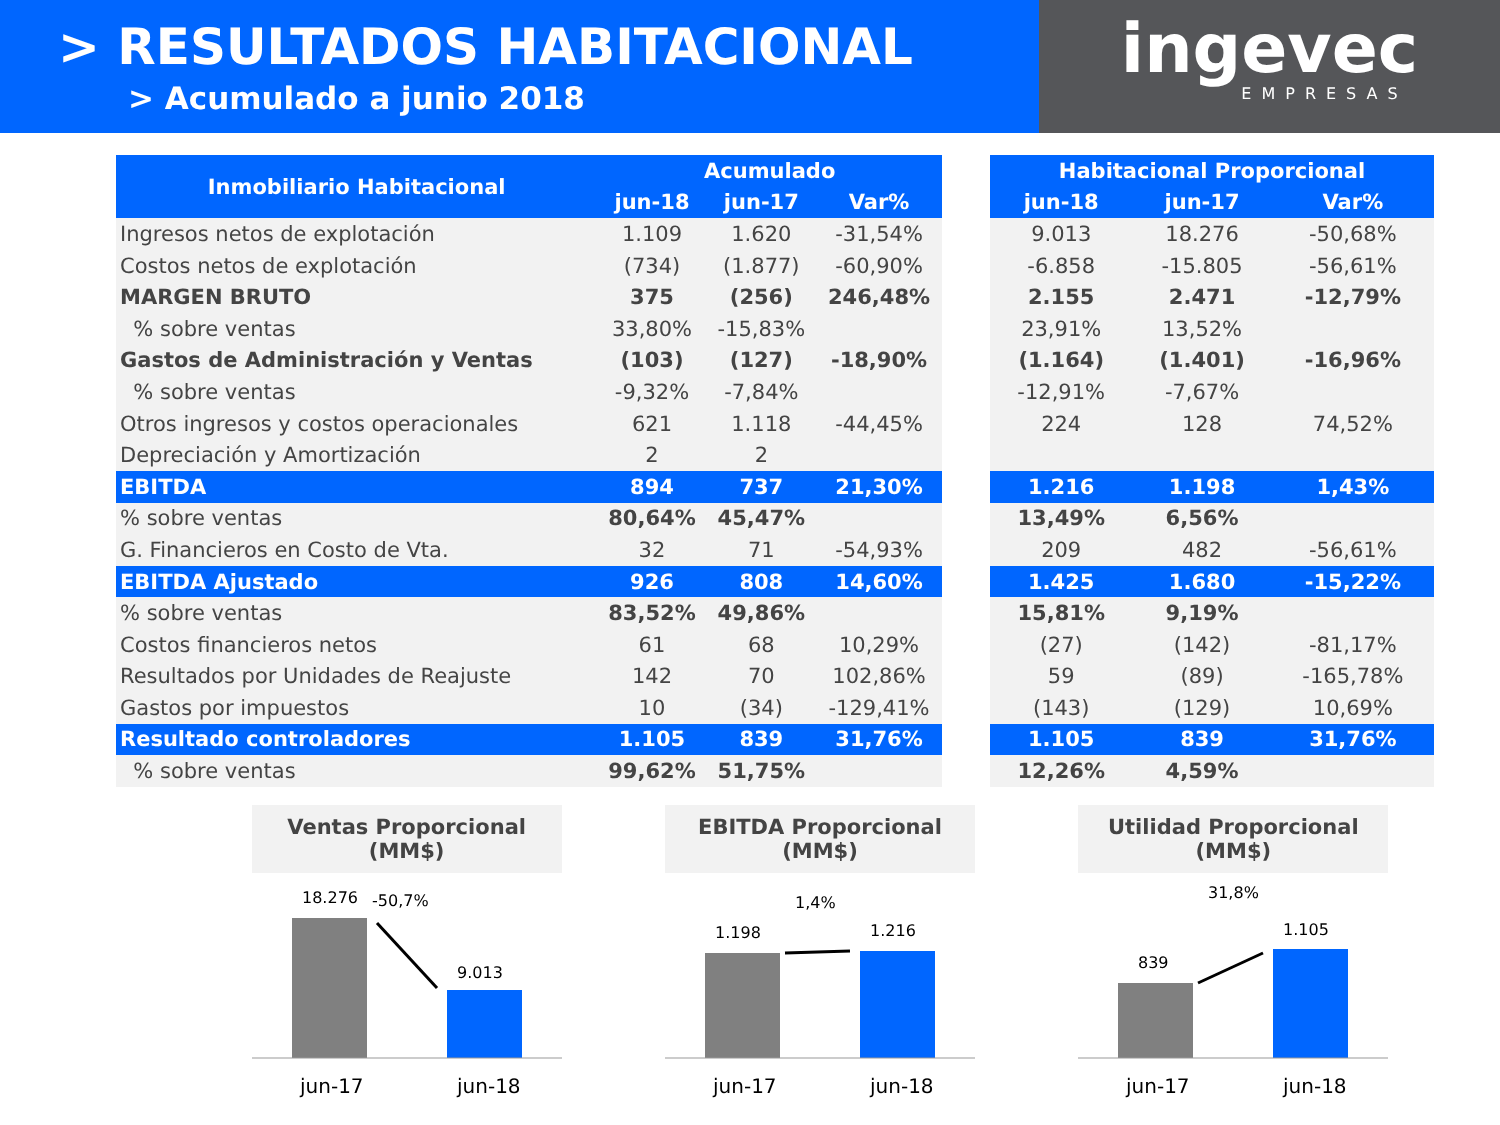> RESULTADOS HABITACIONAL
> Acumulado a junio 2018
ingevec
EMPRESAS
| Inmobiliario Habitacional | Acumulado | | |
| --- | --- | --- | --- |
| | jun-18 | jun-17 | Var% |
| Ingresos netos de explotación | 1.109 | 1.620 | -31,54% |
| Costos netos de explotación | (734) | (1.877) | -60,90% |
| MARGEN BRUTO | 375 | (256) | 246,48% |
| % sobre ventas | 33,80% | -15,83% | |
| Gastos de Administración y Ventas | (103) | (127) | -18,90% |
| % sobre ventas | -9,32% | -7,84% | |
| Otros ingresos y costos operacionales | 621 | 1.118 | -44,45% |
| Depreciación y Amortización | 2 | 2 | |
| EBITDA | 894 | 737 | 21,30% |
| % sobre ventas | 80,64% | 45,47% | |
| G. Financieros en Costo de Vta. | 32 | 71 | -54,93% |
| EBITDA Ajustado | 926 | 808 | 14,60% |
| % sobre ventas | 83,52% | 49,86% | |
| Costos financieros netos | 61 | 68 | 10,29% |
| Resultados por Unidades de Reajuste | 142 | 70 | 102,86% |
| Gastos por impuestos | 10 | (34) | -129,41% |
| Resultado controladores | 1.105 | 839 | 31,76% |
| % sobre ventas | 99,62% | 51,75% | |
| Habitacional Proporcional | | |
| --- | --- | --- |
| jun-18 | jun-17 | Var% |
| 9.013 | 18.276 | -50,68% |
| -6.858 | -15.805 | -56,61% |
| 2.155 | 2.471 | -12,79% |
| 23,91% | 13,52% | |
| (1.164) | (1.401) | -16,96% |
| -12,91% | -7,67% | |
| 224 | 128 | 74,52% |
| 1.216 | 1.198 | 1,43% |
| 13,49% | 6,56% | |
| 209 | 482 | -56,61% |
| 1.425 | 1.680 | -15,22% |
| 15,81% | 9,19% | |
| (27) | (142) | -81,17% |
| 59 | (89) | -165,78% |
| (143) | (129) | 10,69% |
| 1.105 | 839 | 31,76% |
| 12,26% | 4,59% | |
Ventas Proporcional
(MM$)
18.276
-50,7%
9.013
jun-17
jun-18
EBITDA Proporcional
(MM$)
1.198
1,4%
1.216
jun-17
jun-18
Utilidad Proporcional
(MM$)
839
31,8%
1.105
jun-17
jun-18